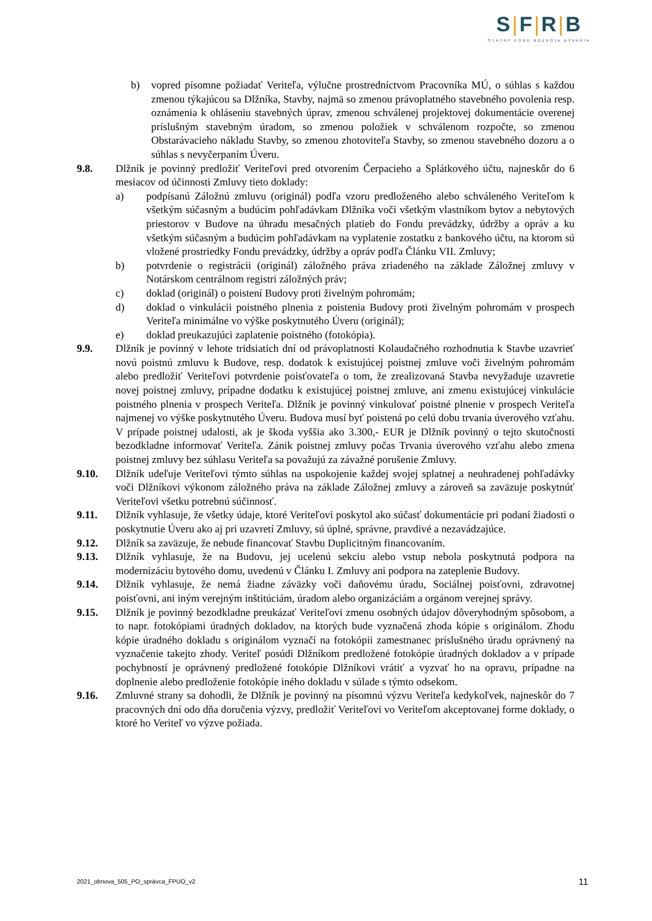S|F|R|B
ŠTÁTNY FOND ROZVOJA BÝVANIA
b) vopred písomne požiadať Veriteľa, výlučne prostredníctvom Pracovníka MÚ, o súhlas s každou zmenou týkajúcou sa Dlžníka, Stavby, najmä so zmenou právoplatného stavebného povolenia resp. oznámenia k ohláseniu stavebných úprav, zmenou schválenej projektovej dokumentácie overenej príslušným stavebným úradom, so zmenou položiek v schválenom rozpočte, so zmenou Obstarávacieho nákladu Stavby, so zmenou zhotoviteľa Stavby, so zmenou stavebného dozoru a o súhlas s nevyčerpaním Úveru.
9.8. Dlžník je povinný predložiť Veriteľovi pred otvorením Čerpacieho a Splátkového účtu, najneskôr do 6 mesiacov od účinnosti Zmluvy tieto doklady:
a) podpísanú Záložnú zmluvu (originál) podľa vzoru predloženého alebo schváleného Veriteľom k všetkým súčasným a budúcim pohľadávkam Dlžníka voči všetkým vlastníkom bytov a nebytových priestorov v Budove na úhradu mesačných platieb do Fondu prevádzky, údržby a opráv a ku všetkým súčasným a budúcim pohľadávkam na vyplatenie zostatku z bankového účtu, na ktorom sú vložené prostriedky Fondu prevádzky, údržby a opráv podľa Článku VII. Zmluvy;
b) potvrdenie o registrácii (originál) záložného práva zriadeného na základe Záložnej zmluvy v Notárskom centrálnom registri záložných práv;
c) doklad (originál) o poistení Budovy proti živelným pohromám;
d) doklad o vinkulácii poistného plnenia z poistenia Budovy proti živelným pohromám v prospech Veriteľa minimálne vo výške poskytnutého Úveru (originál);
e) doklad preukazujúci zaplatenie poistného (fotokópia).
9.9. Dlžník je povinný v lehote tridsiatich dní od právoplatnosti Kolaudačného rozhodnutia k Stavbe uzavrieť novú poistnú zmluvu k Budove, resp. dodatok k existujúcej poistnej zmluve voči živelným pohromám alebo predložiť Veriteľovi potvrdenie poisťovateľa o tom, že zrealizovaná Stavba nevyžaduje uzavretie novej poistnej zmluvy, prípadne dodatku k existujúcej poistnej zmluve, ani zmenu existujúcej vinkulácie poistného plnenia v prospech Veriteľa. Dlžník je povinný vinkulovať poistné plnenie v prospech Veriteľa najmenej vo výške poskytnutého Úveru. Budova musí byť poistená po celú dobu trvania úverového vzťahu. V prípade poistnej udalosti, ak je škoda vyššia ako 3.300,- EUR je Dlžník povinný o tejto skutočnosti bezodkladne informovať Veriteľa. Zánik poistnej zmluvy počas Trvania úverového vzťahu alebo zmena poistnej zmluvy bez súhlasu Veriteľa sa považujú za závažné porušenie Zmluvy.
9.10. Dlžník udeľuje Veriteľovi týmto súhlas na uspokojenie každej svojej splatnej a neuhradenej pohľadávky voči Dlžníkovi výkonom záložného práva na základe Záložnej zmluvy a zároveň sa zaväzuje poskytnúť Veriteľovi všetku potrebnú súčinnosť.
9.11. Dlžník vyhlasuje, že všetky údaje, ktoré Veriteľovi poskytol ako súčasť dokumentácie pri podaní žiadosti o poskytnutie Úveru ako aj pri uzavretí Zmluvy, sú úplné, správne, pravdivé a nezavádzajúce.
9.12. Dlžník sa zaväzuje, že nebude financovať Stavbu Duplicitným financovaním.
9.13. Dlžník vyhlasuje, že na Budovu, jej ucelenú sekciu alebo vstup nebola poskytnutá podpora na modernizáciu bytového domu, uvedenú v Článku I. Zmluvy ani podpora na zateplenie Budovy.
9.14. Dlžník vyhlasuje, že nemá žiadne záväzky voči daňovému úradu, Sociálnej poisťovni, zdravotnej poisťovni, ani iným verejným inštitúciám, úradom alebo organizáciám a orgánom verejnej správy.
9.15. Dlžník je povinný bezodkladne preukázať Veriteľovi zmenu osobných údajov dôveryhodným spôsobom, a to napr. fotokópiami úradných dokladov, na ktorých bude vyznačená zhoda kópie s originálom. Zhodu kópie úradného dokladu s originálom vyznačí na fotokópii zamestnanec príslušného úradu oprávnený na vyznačenie takejto zhody. Veriteľ posúdi Dlžníkom predložené fotokópie úradných dokladov a v prípade pochybností je oprávnený predložené fotokópie Dlžníkovi vrátiť a vyzvať ho na opravu, prípadne na doplnenie alebo predloženie fotokópie iného dokladu v súlade s týmto odsekom.
9.16. Zmluvné strany sa dohodli, že Dlžník je povinný na písomnú výzvu Veriteľa kedykoľvek, najneskôr do 7 pracovných dní odo dňa doručenia výzvy, predložiť Veriteľovi vo Veriteľom akceptovanej forme doklady, o ktoré ho Veriteľ vo výzve požiada.
2021_obnova_505_PO_správca_FPUO_v2 11